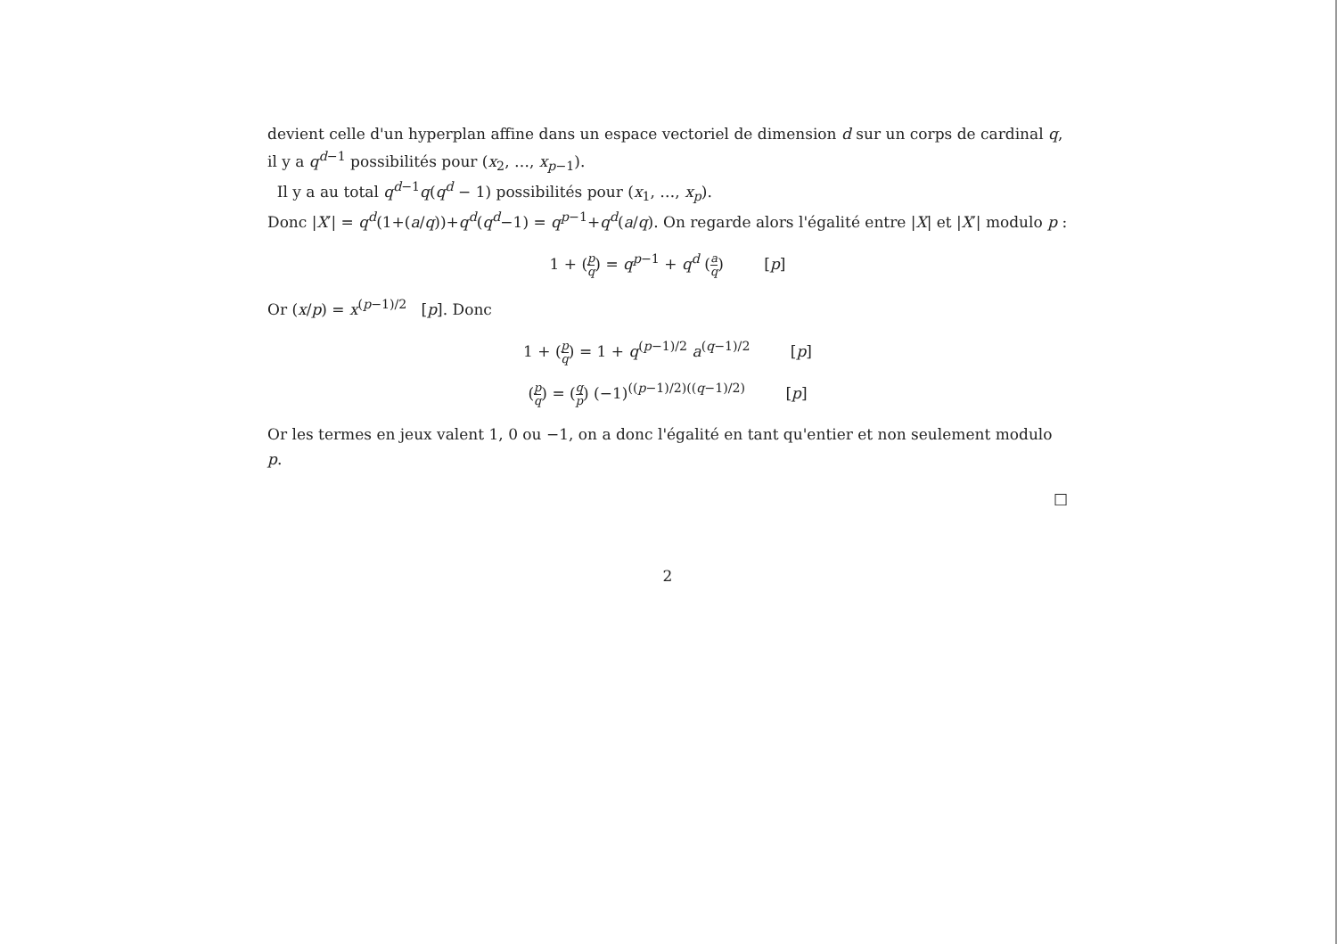devient celle d'un hyperplan affine dans un espace vectoriel de dimension d sur un corps de cardinal q, il y a q<sup>d−1</sup> possibilités pour (x<sub>2</sub>, …, x<sub>p−1</sub>).
Il y a au total q<sup>d−1</sup>q(q<sup>d</sup> − 1) possibilités pour (x<sub>1</sub>, …, x<sub>p</sub>).
Donc |X′| = q<sup>d</sup>(1+(a/q))+q<sup>d</sup>(q<sup>d</sup>−1) = q<sup>p−1</sup>+q<sup>d</sup>(a/q). On regarde alors l'égalité entre |X| et |X′| modulo p :
1 + (p q) = q<sup>p−1</sup> + q<sup>d</sup> (a q) [p]
Or (x/p) = x<sup>(p−1)/2</sup> [p]. Donc
1 + (p q) = 1 + q<sup>(p−1)/2</sup> a<sup>(q−1)/2</sup> [p]
(p q) = (q p) (−1)<sup>((p−1)/2)((q−1)/2)</sup> [p]
Or les termes en jeux valent 1, 0 ou −1, on a donc l'égalité en tant qu'entier et non seulement modulo p.
□
2